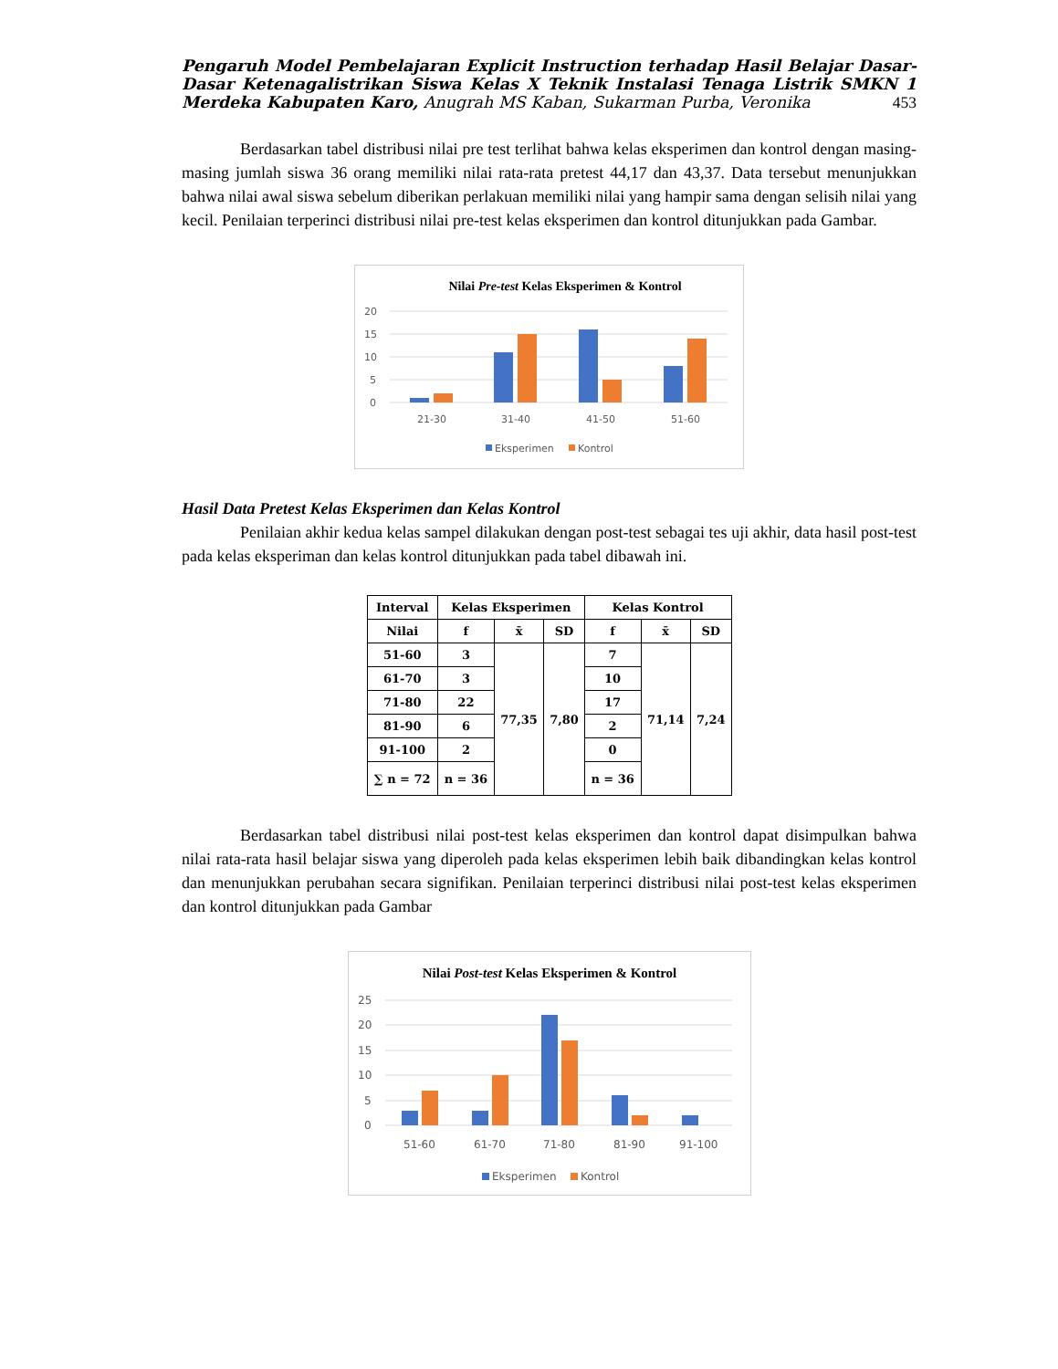Pengaruh Model Pembelajaran Explicit Instruction terhadap Hasil Belajar Dasar-Dasar Ketenagalistrikan Siswa Kelas X Teknik Instalasi Tenaga Listrik SMKN 1 Merdeka Kabupaten Karo, Anugrah MS Kaban, Sukarman Purba, Veronika 453
Berdasarkan tabel distribusi nilai pre test terlihat bahwa kelas eksperimen dan kontrol dengan masing-masing jumlah siswa 36 orang memiliki nilai rata-rata pretest 44,17 dan 43,37. Data tersebut menunjukkan bahwa nilai awal siswa sebelum diberikan perlakuan memiliki nilai yang hampir sama dengan selisih nilai yang kecil. Penilaian terperinci distribusi nilai pre-test kelas eksperimen dan kontrol ditunjukkan pada Gambar.
Nilai Pre-test Kelas Eksperimen & Kontrol
20
15
10
5
0
21-30
31-40
41-50
51-60
Eksperimen
Kontrol
Hasil Data Pretest Kelas Eksperimen dan Kelas Kontrol
Penilaian akhir kedua kelas sampel dilakukan dengan post-test sebagai tes uji akhir, data hasil post-test pada kelas eksperiman dan kelas kontrol ditunjukkan pada tabel dibawah ini.
| Interval | Kelas Eksperimen | | | Kelas Kontrol | | |
| --- | --- | --- | --- | --- | --- | --- |
| Nilai | f | x̄ | SD | f | x̄ | SD |
| 51-60 | 3 | 77,35 | 7,80 | 7 | 71,14 | 7,24 |
| 61-70 | 3 | | | 10 | | |
| 71-80 | 22 | | | 17 | | |
| 81-90 | 6 | | | 2 | | |
| 91-100 | 2 | | | 0 | | |
| ∑ n = 72 | n = 36 | | | n = 36 | | |
Berdasarkan tabel distribusi nilai post-test kelas eksperimen dan kontrol dapat disimpulkan bahwa nilai rata-rata hasil belajar siswa yang diperoleh pada kelas eksperimen lebih baik dibandingkan kelas kontrol dan menunjukkan perubahan secara signifikan. Penilaian terperinci distribusi nilai post-test kelas eksperimen dan kontrol ditunjukkan pada Gambar
Nilai Post-test Kelas Eksperimen & Kontrol
25
20
15
10
5
0
51-60
61-70
71-80
81-90
91-100
Eksperimen
Kontrol